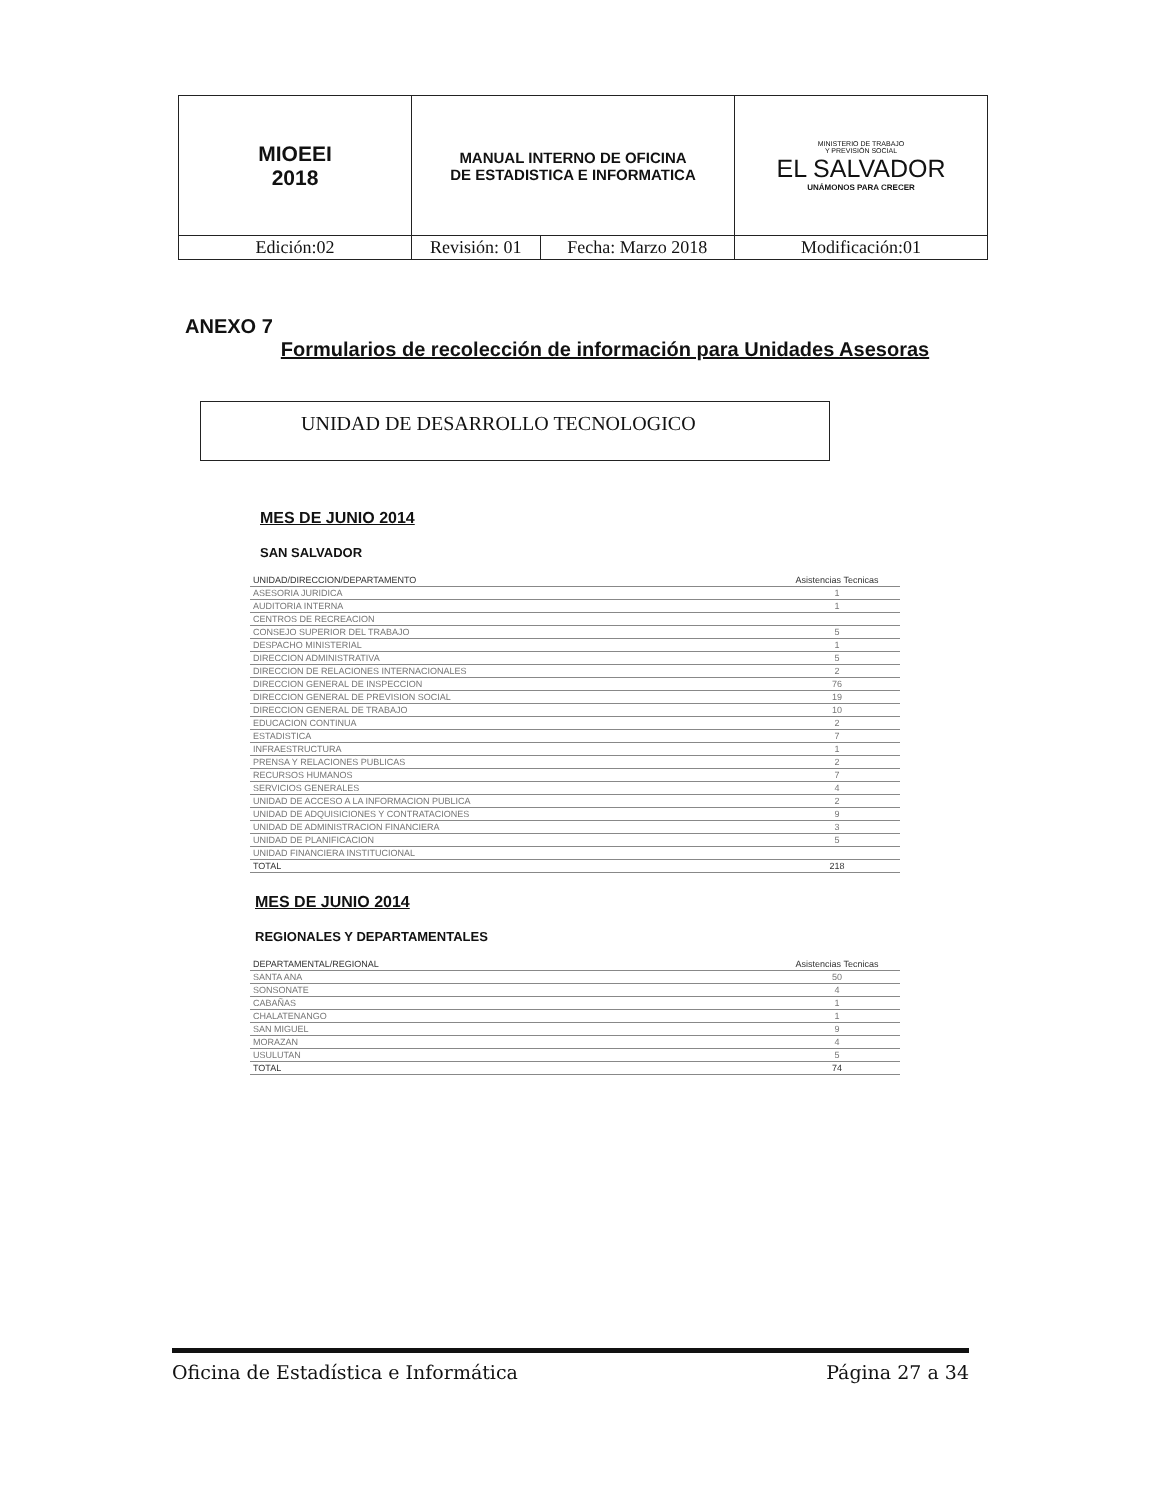| MIOEEI 2018 | MANUAL INTERNO DE OFICINA DE ESTADISTICA E INFORMATICA | | MINISTERIO DE TRABAJO Y PREVISIÓN SOCIAL EL SALVADOR UNÁMONOS PARA CRECER |
| Edición:02 | Revisión: 01 | Fecha: Marzo 2018 | Modificación:01 |
ANEXO 7
Formularios de recolección de información para Unidades Asesoras
UNIDAD DE DESARROLLO TECNOLOGICO
MES DE JUNIO 2014
SAN SALVADOR
| UNIDAD/DIRECCION/DEPARTAMENTO | Asistencias Tecnicas |
| --- | --- |
| ASESORIA JURIDICA | 1 |
| AUDITORIA INTERNA | 1 |
| CENTROS DE RECREACION | |
| CONSEJO SUPERIOR DEL TRABAJO | 5 |
| DESPACHO MINISTERIAL | 1 |
| DIRECCION ADMINISTRATIVA | 5 |
| DIRECCION DE RELACIONES INTERNACIONALES | 2 |
| DIRECCION GENERAL DE INSPECCION | 76 |
| DIRECCION GENERAL DE PREVISION SOCIAL | 19 |
| DIRECCION GENERAL DE TRABAJO | 10 |
| EDUCACION CONTINUA | 2 |
| ESTADISTICA | 7 |
| INFRAESTRUCTURA | 1 |
| PRENSA Y RELACIONES PUBLICAS | 2 |
| RECURSOS HUMANOS | 7 |
| SERVICIOS GENERALES | 4 |
| UNIDAD DE ACCESO A LA INFORMACION PUBLICA | 2 |
| UNIDAD DE ADQUISICIONES Y CONTRATACIONES | 9 |
| UNIDAD DE ADMINISTRACION FINANCIERA | 3 |
| UNIDAD DE PLANIFICACION | 5 |
| UNIDAD FINANCIERA INSTITUCIONAL | |
| TOTAL | 218 |
MES DE JUNIO 2014
REGIONALES Y DEPARTAMENTALES
| DEPARTAMENTAL/REGIONAL | Asistencias Tecnicas |
| --- | --- |
| SANTA ANA | 50 |
| SONSONATE | 4 |
| CABAÑAS | 1 |
| CHALATENANGO | 1 |
| SAN MIGUEL | 9 |
| MORAZAN | 4 |
| USULUTAN | 5 |
| TOTAL | 74 |
Oficina de Estadística e Informática Página 27 a 34